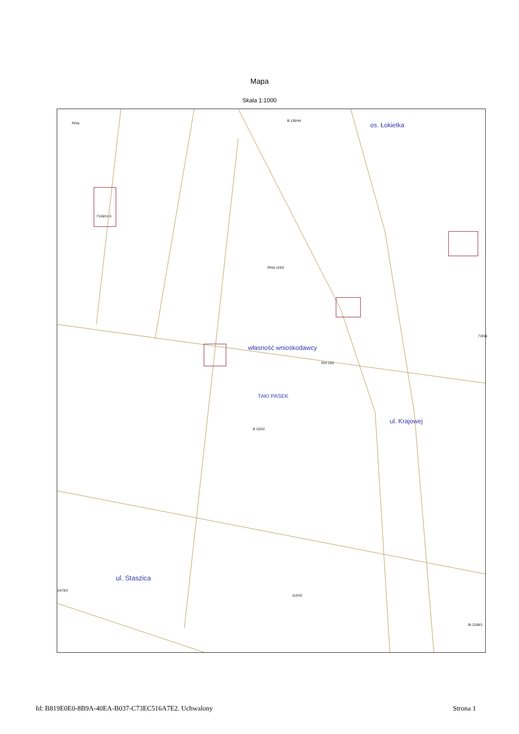Mapa
Skala 1:1000
RIVa
B 135/44
os. Łokietka
RIVa 115/2
7116m1.5
własność wnioskodawcy
RVI 153
7191k
TAKI PASEK
ul. Krajowej
B 152/2
ul. Staszica
2473/3
112m2
Bi 2109/1
Id: B819E0E0-8B9A-40EA-B037-C73EC516A7E2. Uchwalony Strona 1